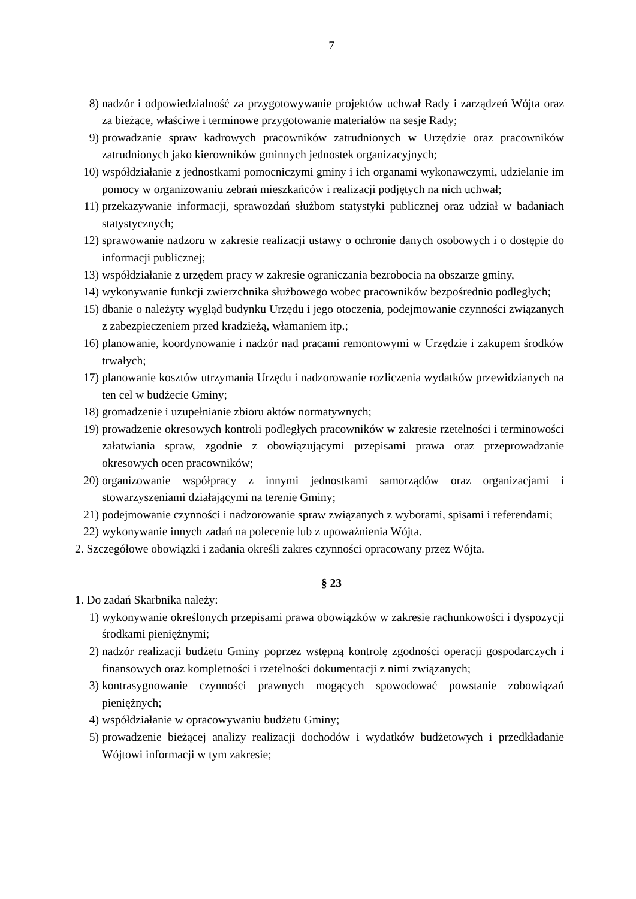7
8) nadzór i odpowiedzialność za przygotowywanie projektów uchwał Rady i zarządzeń Wójta oraz za bieżące, właściwe i terminowe przygotowanie materiałów na sesje Rady;
9) prowadzanie spraw kadrowych pracowników zatrudnionych w Urzędzie oraz pracowników zatrudnionych jako kierowników gminnych jednostek organizacyjnych;
10) współdziałanie z jednostkami pomocniczymi gminy i ich organami wykonawczymi, udzielanie im pomocy w organizowaniu zebrań mieszkańców i realizacji podjętych na nich uchwał;
11) przekazywanie informacji, sprawozdań służbom statystyki publicznej oraz udział w badaniach statystycznych;
12) sprawowanie nadzoru w zakresie realizacji ustawy o ochronie danych osobowych i o dostępie do informacji publicznej;
13) współdziałanie z urzędem pracy w zakresie ograniczania bezrobocia na obszarze gminy,
14) wykonywanie funkcji zwierzchnika służbowego wobec pracowników bezpośrednio podległych;
15) dbanie o należyty wygląd budynku Urzędu i jego otoczenia, podejmowanie czynności związanych z zabezpieczeniem przed kradzieżą, włamaniem itp.;
16) planowanie, koordynowanie i nadzór nad pracami remontowymi w Urzędzie i zakupem środków trwałych;
17) planowanie kosztów utrzymania Urzędu i nadzorowanie rozliczenia wydatków przewidzianych na ten cel w budżecie Gminy;
18) gromadzenie i uzupełnianie zbioru aktów normatywnych;
19) prowadzenie okresowych kontroli podległych pracowników w zakresie rzetelności i terminowości załatwiania spraw, zgodnie z obowiązującymi przepisami prawa oraz przeprowadzanie okresowych ocen pracowników;
20) organizowanie współpracy z innymi jednostkami samorządów oraz organizacjami i stowarzyszeniami działającymi na terenie Gminy;
21) podejmowanie czynności i nadzorowanie spraw związanych z wyborami, spisami i referendami;
22) wykonywanie innych zadań na polecenie lub z upoważnienia Wójta.
2. Szczegółowe obowiązki i zadania określi zakres czynności opracowany przez Wójta.
§ 23
1. Do zadań Skarbnika należy:
1) wykonywanie określonych przepisami prawa obowiązków w zakresie rachunkowości i dyspozycji środkami pieniężnymi;
2) nadzór realizacji budżetu Gminy poprzez wstępną kontrolę zgodności operacji gospodarczych i finansowych oraz kompletności i rzetelności dokumentacji z nimi związanych;
3) kontrasygnowanie czynności prawnych mogących spowodować powstanie zobowiązań pieniężnych;
4) współdziałanie w opracowywaniu budżetu Gminy;
5) prowadzenie bieżącej analizy realizacji dochodów i wydatków budżetowych i przedkładanie Wójtowi informacji w tym zakresie;